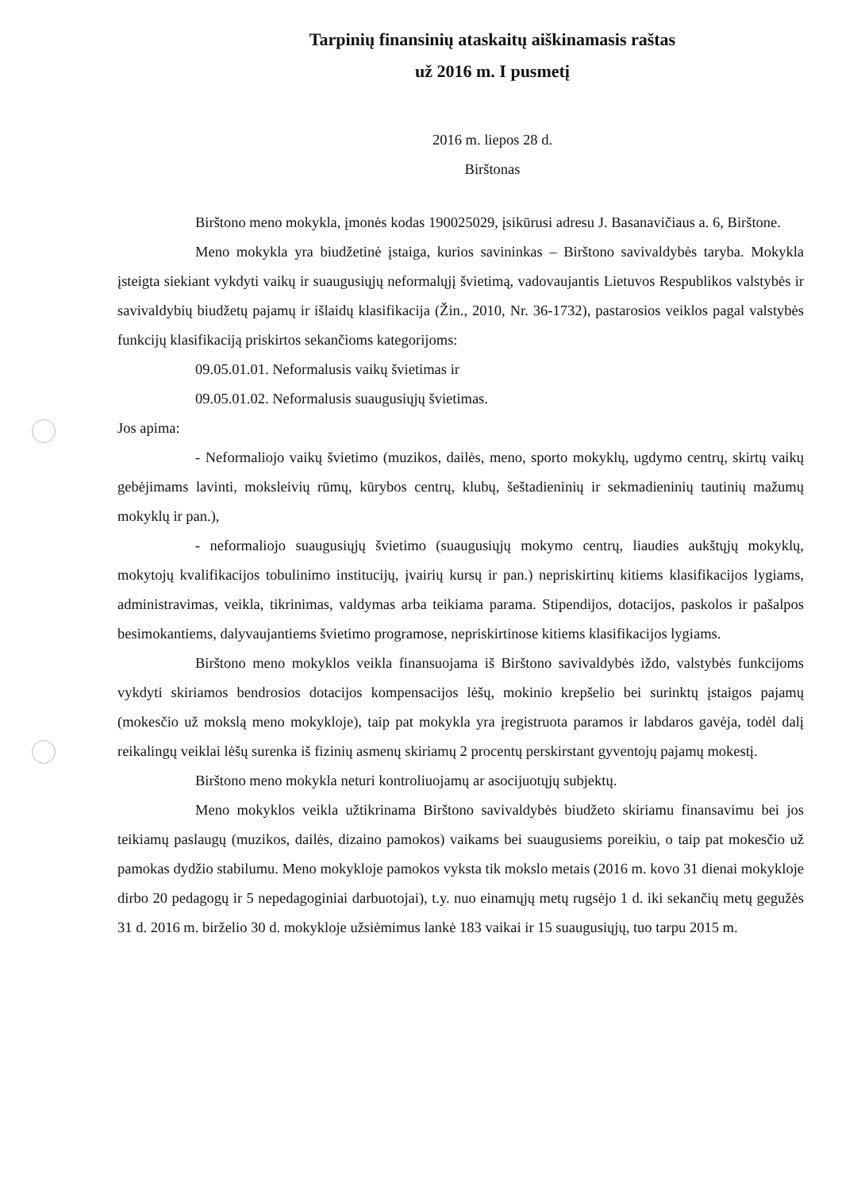Tarpinių finansinių ataskaitų aiškinamasis raštas
už 2016 m. I pusmetį
2016 m. liepos 28 d.
Birštonas
Birštono meno mokykla, įmonės kodas 190025029, įsikūrusi adresu J. Basanavičiaus a. 6, Birštone.
Meno mokykla yra biudžetinė įstaiga, kurios savininkas – Birštono savivaldybės taryba. Mokykla įsteigta siekiant vykdyti vaikų ir suaugusiųjų neformalųjį švietimą, vadovaujantis Lietuvos Respublikos valstybės ir savivaldybių biudžetų pajamų ir išlaidų klasifikacija (Žin., 2010, Nr. 36-1732), pastarosios veiklos pagal valstybės funkcijų klasifikaciją priskirtos sekančioms kategorijoms:
09.05.01.01. Neformalusis vaikų švietimas ir
09.05.01.02. Neformalusis suaugusiųjų švietimas.
Jos apima:
- Neformaliojo vaikų švietimo (muzikos, dailės, meno, sporto mokyklų, ugdymo centrų, skirtų vaikų gebėjimams lavinti, moksleivių rūmų, kūrybos centrų, klubų, šeštadieninių ir sekmadieninių tautinių mažumų mokyklų ir pan.),
- neformaliojo suaugusiųjų švietimo (suaugusiųjų mokymo centrų, liaudies aukštųjų mokyklų, mokytojų kvalifikacijos tobulinimo institucijų, įvairių kursų ir pan.) nepriskirtinų kitiems klasifikacijos lygiams, administravimas, veikla, tikrinimas, valdymas arba teikiama parama. Stipendijos, dotacijos, paskolos ir pašalpos besimokantiems, dalyvaujantiems švietimo programose, nepriskirtinose kitiems klasifikacijos lygiams.
Birštono meno mokyklos veikla finansuojama iš Birštono savivaldybės iždo, valstybės funkcijoms vykdyti skiriamos bendrosios dotacijos kompensacijos lėšų, mokinio krepšelio bei surinktų įstaigos pajamų (mokesčio už mokslą meno mokykloje), taip pat mokykla yra įregistruota paramos ir labdaros gavėja, todėl dalį reikalingų veiklai lėšų surenka iš fizinių asmenų skiriamų 2 procentų perskirstant gyventojų pajamų mokestį.
Birštono meno mokykla neturi kontroliuojamų ar asocijuotųjų subjektų.
Meno mokyklos veikla užtikrinama Birštono savivaldybės biudžeto skiriamu finansavimu bei jos teikiamų paslaugų (muzikos, dailės, dizaino pamokos) vaikams bei suaugusiems poreikiu, o taip pat mokesčio už pamokas dydžio stabilumu. Meno mokykloje pamokos vyksta tik mokslo metais (2016 m. kovo 31 dienai mokykloje dirbo 20 pedagogų ir 5 nepedagoginiai darbuotojai), t.y. nuo einamųjų metų rugsėjo 1 d. iki sekančių metų gegužės 31 d. 2016 m. birželio 30 d. mokykloje užsiėmimus lankė 183 vaikai ir 15 suaugusiųjų, tuo tarpu 2015 m.